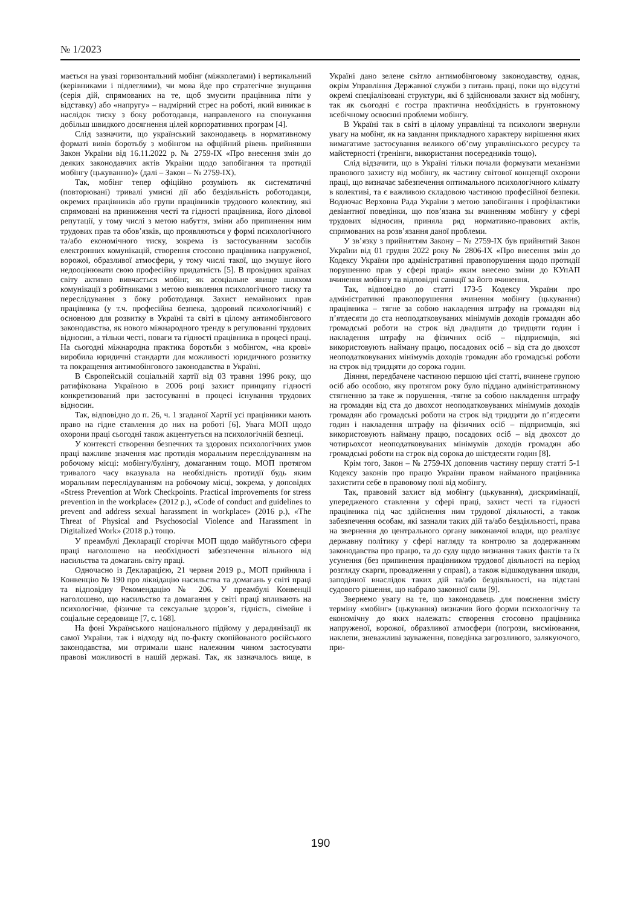№ 1/2023
мається на увазі горизонтальний мобінг (міжколегами) і вертикальний (керівниками і підлеглими), чи мова йде про стратегічне знущання (серія дій, спрямованих на те, щоб змусити працівника піти у відставку) або «напругу» – надмірний стрес на роботі, який виникає в наслідок тиску з боку роботодавця, направленого на спонукання добільш швидкого досягнення цілей корпоративних програм [4].
Слід зазначити, що український законодавець в нормативному форматі вивів боротьбу з мобінгом на офційний рівень прийнявши Закон України від 16.11.2022 р. № 2759-IX «Про внесення змін до деяких законодавчих актів України щодо запобігання та протидії мобінгу (цькуванню)» (далі – Закон – № 2759-IX).
Так, мобінг тепер офіційно розуміють як систематичні (повторювані) тривалі умисні дії або бездіяльність роботодавця, окремих працівників або групи працівників трудового колективу, які спрямовані на приниження честі та гідності працівника, його ділової репутації, у тому числі з метою набуття, зміни або припинення ним трудових прав та обов’язків, що проявляються у формі психологічного та/або економічного тиску, зокрема із застосуванням засобів електронних комунікацій, створення стосовно працівника напруженої, ворожої, образливої атмосфери, у тому числі такої, що змушує його недооцінювати свою професійну придатність [5]. В провідних країнах світу активно вивчається мобінг, як асоціальне явище шляхом комунікації з робітниками з метою виявлення психологічного тиску та переслідування з боку роботодавця. Захист немайнових прав працівника (у т.ч. професійна безпека, здоровий психологічний) є основною для розвитку в Україні та світі в цілому антимобінгового законодавства, як нового міжнародного тренду в регулюванні трудових відносин, а тільки честі, поваги та гідності працівника в процесі праці. На сьогодні міжнародна практика боротьби з мобінгом, «на крові» виробила юридичні стандарти для можливості юридичного розвитку та покращення антимобінгового законодавства в Україні.
В Європейській соціальній хартії від 03 травня 1996 року, що ратифікована Україною в 2006 році захист принципу гідності конкретизований при застосуванні в процесі існування трудових відносин.
Так, відповідно до п. 26, ч. 1 згаданої Хартії усі працівники мають право на гідне ставлення до них на роботі [6]. Увага МОП щодо охорони праці сьогодні також акцентується на психологічній безпеці.
У контексті створення безпечних та здорових психологічних умов праці важливе значення має протидія моральним переслідуванням на робочому місці: мобінгу/булінгу, домаганням тощо. МОП протягом тривалого часу вказувала на необхідність протидії будь яким моральним переслідуванням на робочому місці, зокрема, у доповідях «Stress Prevention at Work Checkpoints. Practical improvements for stress prevention in the workplace» (2012 р.), «Code of conduct and guidelines to prevent and address sexual harassment in workplace» (2016 р.), «The Threat of Physical and Psychosocial Violence and Harassment in Digitalized Work» (2018 р.) тощо.
У преамбулі Декларації сторіччя МОП щодо майбутнього сфери праці наголошено на необхідності забезпечення вільного від насильства та домагань світу праці.
Одночасно із Декларацією, 21 червня 2019 р., МОП прийняла і Конвенцію № 190 про ліквідацію насильства та домагань у світі праці та відповідну Рекомендацію № 206. У преамбулі Конвенції наголошено, що насильство та домагання у світі праці впливають на психологічне, фізичне та сексуальне здоров’я, гідність, сімейне і соціальне середовище [7, с. 168].
На фоні Українського національного підйому у дерадянізації як самої України, так і відходу від по-факту скопійованого російського законодавства, ми отримали шанс належним чином застосувати правові можливості в нашій державі. Так, як зазначалось вище, в Україні дано зелене світло антимобінговому законодавству, однак, окрім Управління Державної служби з питань праці, поки що відсутні окремі спеціалізовані структури, які б здійснювали захист від мобінгу, так як сьогодні є гостра практична необхідність в грунтовному всебічному освоєнні проблеми мобінгу.
В Україні так в світі в цілому управлінці та психологи звернули увагу на мобінг, як на завдання прикладного характеру вирішення яких вимагатиме застосування великого об’єму управлінського ресурсу та майстерності (тренінги, використання посередників тощо).
Слід відзачити, що в Україні тільки почали формувати механізми правового захисту від мобінгу, як частину світової концепції охорони праці, що визначає забезпечення оптимального психологічного клімату в колективі, та є важливою складовою частиною професійної безпеки. Водночас Верховна Рада України з метою запобігання і профілактики девіантної поведінки, що пов’язана зы вчиненням мобінгу у сфері трудових відносин, приняла ряд нормативно-правових актів, спрямованих на розв’язання даної проблеми.
У зв’язку з прийняттям Закону – № 2759-IX був прийнятий Закон України від 01 грудня 2022 року № 2806-IX «Про внесення змін до Кодексу України про адміністративні правопорушення щодо протидії порушенню прав у сфері праці» яким внесено зміни до КУпАП вчинення мобінгу та відповідні санкції за його вчинення.
Так, відповідно до статті 173-5 Кодексу України про адміністративні правопорушення вчинення мобінгу (цькування) працівника – тягне за собою накладення штрафу на громадян від п’ятдесяти до ста неоподатковуваних мінімумів доходів громадян або громадські роботи на строк від двадцяти до тридцяти годин і накладення штрафу на фізичних осіб – підприємців, які використовують найману працю, посадових осіб – від ста до двохсот неоподатковуваних мінімумів доходів громадян або громадські роботи на строк від тридцяти до сорока годин.
Діяння, передбачене частиною першою цієї статті, вчинене групою осіб або особою, яку протягом року було піддано адміністративному стягненню за таке ж порушення, -тягне за собою накладення штрафу на громадян від ста до двохсот неоподатковуваних мінімумів доходів громадян або громадські роботи на строк від тридцяти до п’ятдесяти годин і накладення штрафу на фізичних осіб – підприємців, які використовують найману працю, посадових осіб – від двохсот до чотирьохсот неоподатковуваних мінімумів доходів громадян або громадські роботи на строк від сорока до шістдесяти годин [8].
Крім того, Закон – № 2759-IX доповнив частину першу статті 5-1 Кодексу законів про працю України правом найманого працівника захистити себе в правовому полі від мобінгу.
Так, правовий захист від мобінгу (цькування), дискримінації, упередженого ставлення у сфері праці, захист честі та гідності працівника під час здійснення ним трудової діяльності, а також забезпечення особам, які зазнали таких дій та/або бездіяльності, права на звернення до центрального органу виконавчої влади, що реалізує державну політику у сфері нагляду та контролю за додержанням законодавства про працю, та до суду щодо визнання таких фактів та їх усунення (без припинення працівником трудової діяльності на період розгляду скарги, провадження у справі), а також відшкодування шкоди, заподіяної внаслідок таких дій та/або бездіяльності, на підставі судового рішення, що набрало законної сили [9].
Звернемо увагу на те, що законодавець для пояснення змісту терміну «мобінг» (цькування) визначив його форми психологічну та економічну до яких належать: створення стосовно працівника напруженої, ворожої, образливої атмосфери (погрози, висміювання, наклепи, зневажливі зауваження, поведінка загрозливого, залякуючого, при-
190